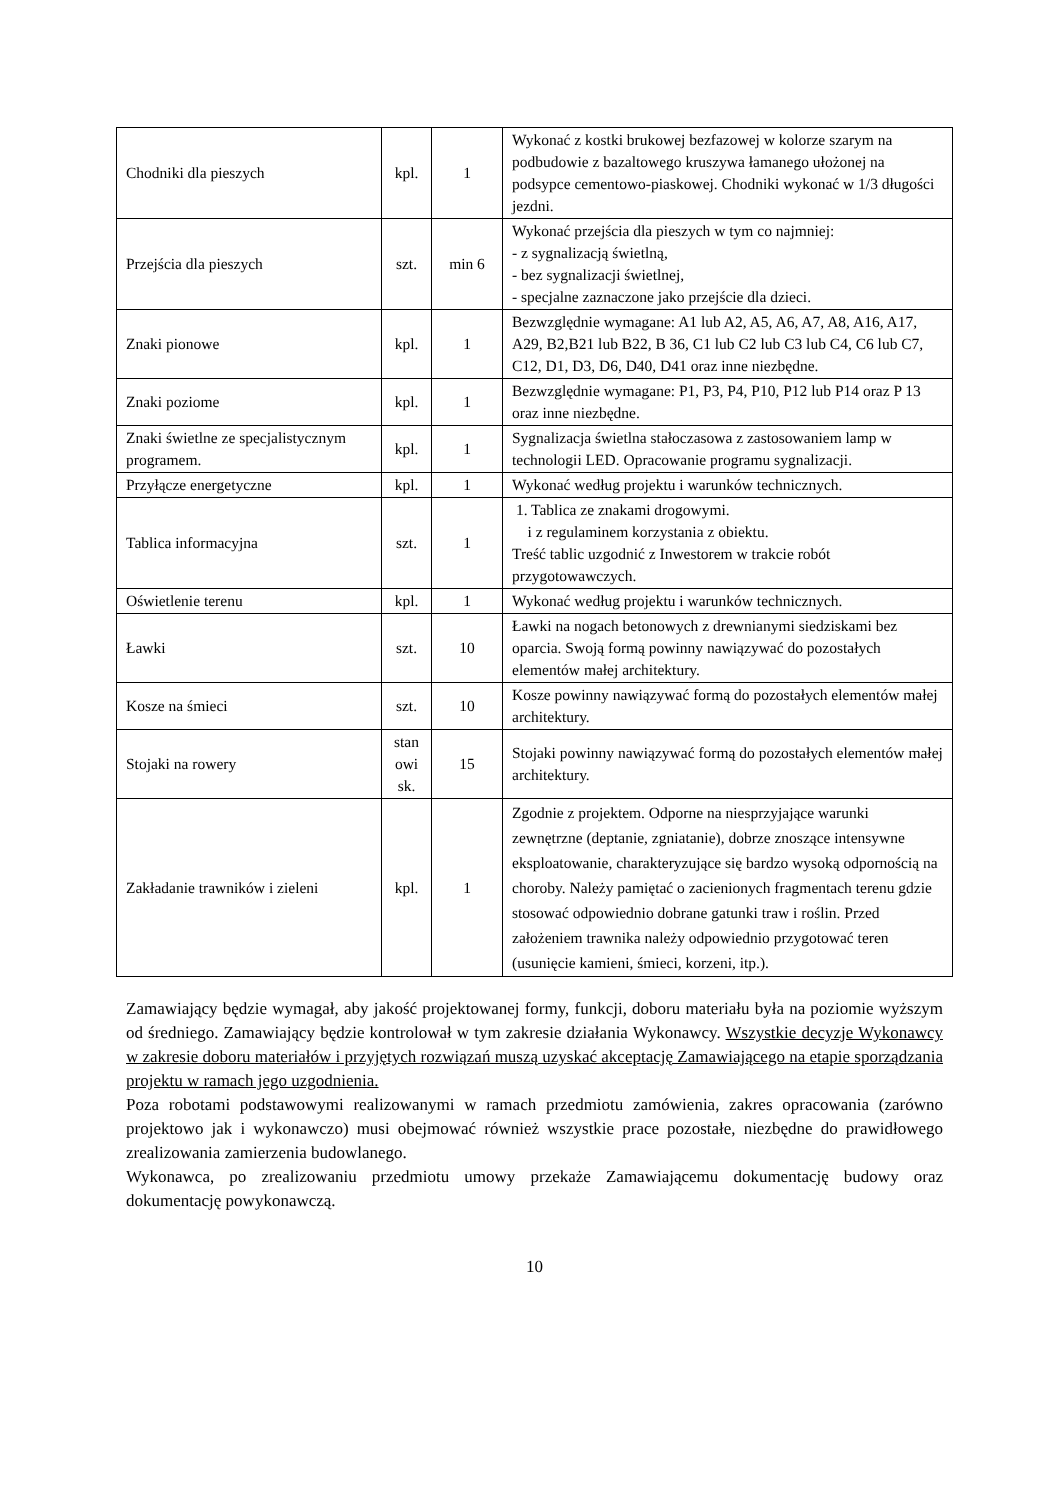| Chodniki dla pieszych | kpl. | 1 | Wykonać z kostki brukowej bezfazowej w kolorze szarym na podbudowie z bazaltowego kruszywa łamanego ułożonej na podsypce cementowo-piaskowej. Chodniki wykonać w 1/3 długości jezdni. |
| Przejścia dla pieszych | szt. | min 6 | Wykonać przejścia dla pieszych w tym co najmniej: - z sygnalizacją świetlną, - bez sygnalizacji świetlnej, - specjalne zaznaczone jako przejście dla dzieci. |
| Znaki pionowe | kpl. | 1 | Bezwzględnie wymagane: A1 lub A2, A5, A6, A7, A8, A16, A17, A29, B2,B21 lub B22, B 36, C1 lub C2 lub C3 lub C4, C6 lub C7, C12, D1, D3, D6, D40, D41 oraz inne niezbędne. |
| Znaki poziome | kpl. | 1 | Bezwzględnie wymagane: P1, P3, P4, P10, P12 lub P14 oraz P 13 oraz inne niezbędne. |
| Znaki świetlne ze specjalistycznym programem. | kpl. | 1 | Sygnalizacja świetlna stałoczasowa z zastosowaniem lamp w technologii LED. Opracowanie programu sygnalizacji. |
| Przyłącze energetyczne | kpl. | 1 | Wykonać według projektu i warunków technicznych. |
| Tablica informacyjna | szt. | 1 | 1. Tablica ze znakami drogowymi. i z regulaminem korzystania z obiektu. Treść tablic uzgodnić z Inwestorem w trakcie robót przygotowawczych. |
| Oświetlenie terenu | kpl. | 1 | Wykonać według projektu i warunków technicznych. |
| Ławki | szt. | 10 | Ławki na nogach betonowych z drewnianymi siedziskami bez oparcia. Swoją formą powinny nawiązywać do pozostałych elementów małej architektury. |
| Kosze na śmieci | szt. | 10 | Kosze powinny nawiązywać formą do pozostałych elementów małej architektury. |
| Stojaki na rowery | stan owi sk. | 15 | Stojaki powinny nawiązywać formą do pozostałych elementów małej architektury. |
| Zakładanie trawników i zieleni | kpl. | 1 | Zgodnie z projektem. Odporne na niesprzyjające warunki zewnętrzne (deptanie, zgniatanie), dobrze znoszące intensywne eksploatowanie, charakteryzujące się bardzo wysoką odpornością na choroby. Należy pamiętać o zacienionych fragmentach terenu gdzie stosować odpowiednio dobrane gatunki traw i roślin. Przed założeniem trawnika należy odpowiednio przygotować teren (usunięcie kamieni, śmieci, korzeni, itp.). |
Zamawiający będzie wymagał, aby jakość projektowanej formy, funkcji, doboru materiału była na poziomie wyższym od średniego. Zamawiający będzie kontrolował w tym zakresie działania Wykonawcy. Wszystkie decyzje Wykonawcy w zakresie doboru materiałów i przyjętych rozwiązań muszą uzyskać akceptację Zamawiającego na etapie sporządzania projektu w ramach jego uzgodnienia.
Poza robotami podstawowymi realizowanymi w ramach przedmiotu zamówienia, zakres opracowania (zarówno projektowo jak i wykonawczo) musi obejmować również wszystkie prace pozostałe, niezbędne do prawidłowego zrealizowania zamierzenia budowlanego.
Wykonawca, po zrealizowaniu przedmiotu umowy przekaże Zamawiającemu dokumentację budowy oraz dokumentację powykonawczą.
10